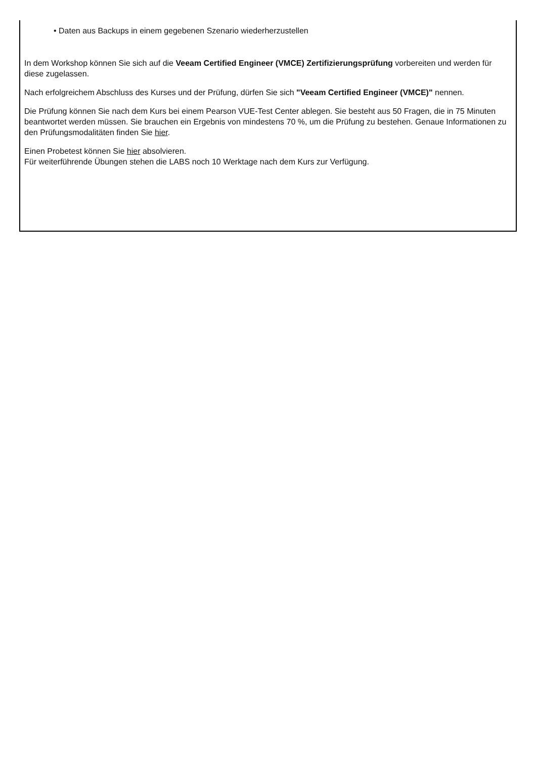• Daten aus Backups in einem gegebenen Szenario wiederherzustellen
In dem Workshop können Sie sich auf die Veeam Certified Engineer (VMCE) Zertifizierungsprüfung vorbereiten und werden für diese zugelassen.
Nach erfolgreichem Abschluss des Kurses und der Prüfung, dürfen Sie sich "Veeam Certified Engineer (VMCE)" nennen.
Die Prüfung können Sie nach dem Kurs bei einem Pearson VUE-Test Center ablegen. Sie besteht aus 50 Fragen, die in 75 Minuten beantwortet werden müssen. Sie brauchen ein Ergebnis von mindestens 70 %, um die Prüfung zu bestehen. Genaue Informationen zu den Prüfungsmodalitäten finden Sie hier.
Einen Probetest können Sie hier absolvieren.
Für weiterführende Übungen stehen die LABS noch 10 Werktage nach dem Kurs zur Verfügung.